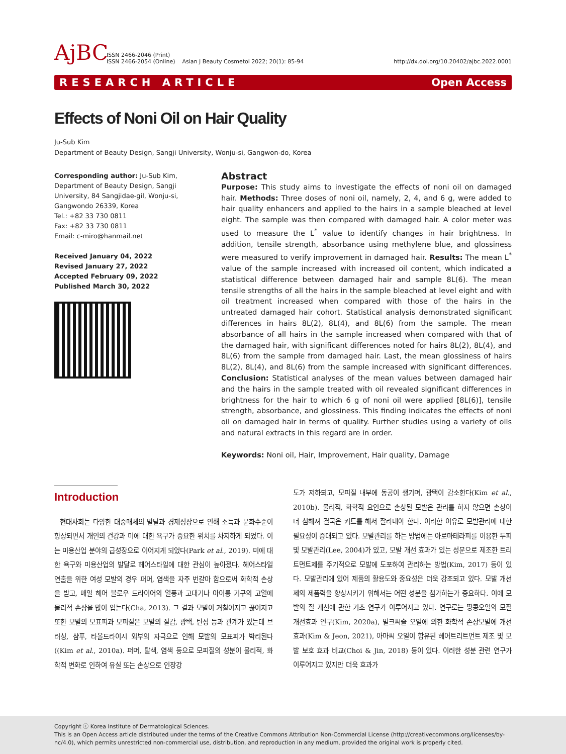AjBC
ISSN 2466-2046 (Print)
ISSN 2466-2054 (Online)
Asian J Beauty Cosmetol 2022; 20(1): 85-94
http://dx.doi.org/10.20402/ajbc.2022.0001
RESEARCH ARTICLE Open Access
Effects of Noni Oil on Hair Quality
Ju-Sub Kim
Department of Beauty Design, Sangji University, Wonju-si, Gangwon-do, Korea
Corresponding author: Ju-Sub Kim, Department of Beauty Design, Sangji University, 84 Sangjidae-gil, Wonju-si, Gangwondo 26339, Korea
Tel.: +82 33 730 0811
Fax: +82 33 730 0811
Email: c-miro@hanmail.net
Received January 04, 2022
Revised January 27, 2022
Accepted February 09, 2022
Published March 30, 2022
Abstract
Purpose: This study aims to investigate the effects of noni oil on damaged hair. Methods: Three doses of noni oil, namely, 2, 4, and 6 g, were added to hair quality enhancers and applied to the hairs in a sample bleached at level eight. The sample was then compared with damaged hair. A color meter was used to measure the L<sup>*</sup> value to identify changes in hair brightness. In addition, tensile strength, absorbance using methylene blue, and glossiness were measured to verify improvement in damaged hair. Results: The mean L<sup>*</sup> value of the sample increased with increased oil content, which indicated a statistical difference between damaged hair and sample 8L(6). The mean tensile strengths of all the hairs in the sample bleached at level eight and with oil treatment increased when compared with those of the hairs in the untreated damaged hair cohort. Statistical analysis demonstrated significant differences in hairs 8L(2), 8L(4), and 8L(6) from the sample. The mean absorbance of all hairs in the sample increased when compared with that of the damaged hair, with significant differences noted for hairs 8L(2), 8L(4), and 8L(6) from the sample from damaged hair. Last, the mean glossiness of hairs 8L(2), 8L(4), and 8L(6) from the sample increased with significant differences. Conclusion: Statistical analyses of the mean values between damaged hair and the hairs in the sample treated with oil revealed significant differences in brightness for the hair to which 6 g of noni oil were applied [8L(6)], tensile strength, absorbance, and glossiness. This finding indicates the effects of noni oil on damaged hair in terms of quality. Further studies using a variety of oils and natural extracts in this regard are in order.
Keywords: Noni oil, Hair, Improvement, Hair quality, Damage
Introduction
현대사회는 다양한 대중매체의 발달과 경제성장으로 인해 소득과 문화수준이 향상되면서 개인의 건강과 미에 대한 욕구가 중요한 위치를 차지하게 되었다. 이는 미용산업 분야의 급성장으로 이어지게 되었다(Park et al., 2019). 미에 대한 욕구와 미용산업의 발달로 헤어스타일에 대한 관심이 높아졌다. 헤어스타일 연출을 위한 여성 모발의 경우 퍼머, 염색을 자주 번갈아 함으로써 화학적 손상을 받고, 매일 헤어 블로우 드라이어의 열풍과 고대기나 아이롱 기구의 고열에 물리적 손상을 많이 입는다(Cha, 2013). 그 결과 모발이 거칠어지고 끊어지고 또한 모발의 모표피과 모피질은 모발의 질감, 광택, 탄성 등과 관계가 있는데 브러싱, 샴푸, 타올드라이시 외부의 자극으로 인해 모발의 모표피가 박리된다((Kim et al., 2010a). 퍼머, 탈색, 염색 등으로 모피질의 성분이 물리적, 화학적 변화로 인하여 유실 또는 손상으로 인장강
도가 저하되고, 모피질 내부에 동공이 생기며, 광택이 감소한다(Kim et al., 2010b). 물리적, 화학적 요인으로 손상된 모발은 관리를 하지 않으면 손상이 더 심해져 결국은 커트를 해서 잘라내야 한다. 이러한 이유로 모발관리에 대한 필요성이 증대되고 있다. 모발관리를 하는 방법에는 아로마테라피를 이용한 두피 및 모발관리(Lee, 2004)가 있고, 모발 개선 효과가 있는 성분으로 제조한 트리트먼트제를 주기적으로 모발에 도포하여 관리하는 방법(Kim, 2017) 등이 있다. 모발관리에 있어 제품의 활용도와 중요성은 더욱 강조되고 있다. 모발 개선제의 제품력을 향상시키기 위해서는 어떤 성분을 첨가하는가 중요하다. 이에 모발의 질 개선에 관한 기초 연구가 이루어지고 있다. 연구로는 땅콩오일의 모질 개선효과 연구(Kim, 2020a), 밀크씨슬 오일에 의한 화학적 손상모발에 개선효과(Kim & Jeon, 2021), 아마씨 오일이 함유된 헤어트리트먼트 제조 및 모발 보호 효과 비교(Choi & Jin, 2018) 등이 있다. 이러한 성분 관련 연구가 이루어지고 있지만 더욱 효과가
Copyright ⓒ Korea Institute of Dermatological Sciences.
This is an Open Access article distributed under the terms of the Creative Commons Attribution Non-Commercial License (http://creativecommons.org/licenses/by-nc/4.0), which permits unrestricted non-commercial use, distribution, and reproduction in any medium, provided the original work is properly cited.